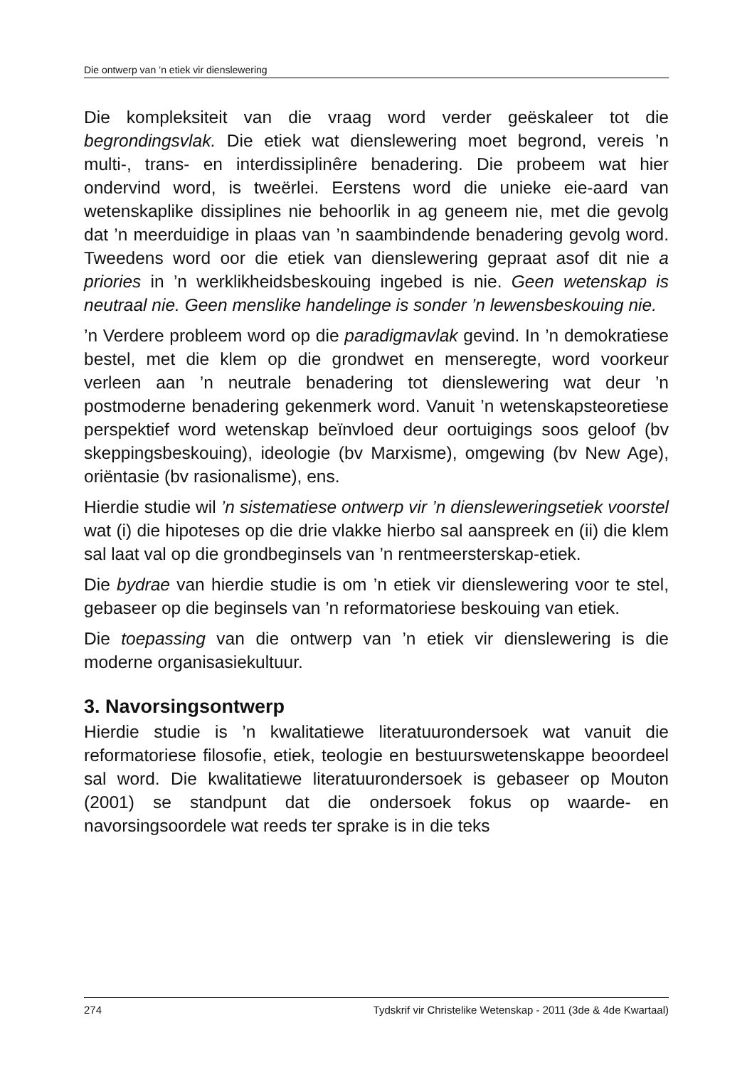Die ontwerp van ’n etiek vir dienslewering
Die kompleksiteit van die vraag word verder geëskaleer tot die begrondingsvlak. Die etiek wat dienslewering moet begrond, vereis ’n multi-, trans- en interdissiplinêre benadering. Die probeem wat hier ondervind word, is tweërlei. Eerstens word die unieke eie-aard van wetenskaplike dissiplines nie behoorlik in ag geneem nie, met die gevolg dat ’n meerduidige in plaas van ’n saambindende benadering gevolg word. Tweedens word oor die etiek van dienslewering gepraat asof dit nie a priories in ’n werklikheidsbeskouing ingebed is nie. Geen wetenskap is neutraal nie. Geen menslike handelinge is sonder ’n lewensbeskouing nie.
’n Verdere probleem word op die paradigmavlak gevind. In ’n demokratiese bestel, met die klem op die grondwet en menseregte, word voorkeur verleen aan ’n neutrale benadering tot dienslewering wat deur ’n postmoderne benadering gekenmerk word. Vanuit ’n wetenskapsteoretiese perspektief word wetenskap beïnvloed deur oortuigings soos geloof (bv skeppingsbeskouing), ideologie (bv Marxisme), omgewing (bv New Age), oriëntasie (bv rasionalisme), ens.
Hierdie studie wil ’n sistematiese ontwerp vir ’n diensleweringsetiek voorstel wat (i) die hipoteses op die drie vlakke hierbo sal aanspreek en (ii) die klem sal laat val op die grondbeginsels van ’n rentmeersterskap-etiek.
Die bydrae van hierdie studie is om ’n etiek vir dienslewering voor te stel, gebaseer op die beginsels van ’n reformatoriese beskouing van etiek.
Die toepassing van die ontwerp van ’n etiek vir dienslewering is die moderne organisasiekultuur.
3. Navorsingsontwerp
Hierdie studie is ’n kwalitatiewe literatuurondersoek wat vanuit die reformatoriese filosofie, etiek, teologie en bestuurswetenskappe beoordeel sal word. Die kwalitatiewe literatuurondersoek is gebaseer op Mouton (2001) se standpunt dat die ondersoek fokus op waarde- en navorsingsoordele wat reeds ter sprake is in die teks
274 Tydskrif vir Christelike Wetenskap - 2011 (3de & 4de Kwartaal)